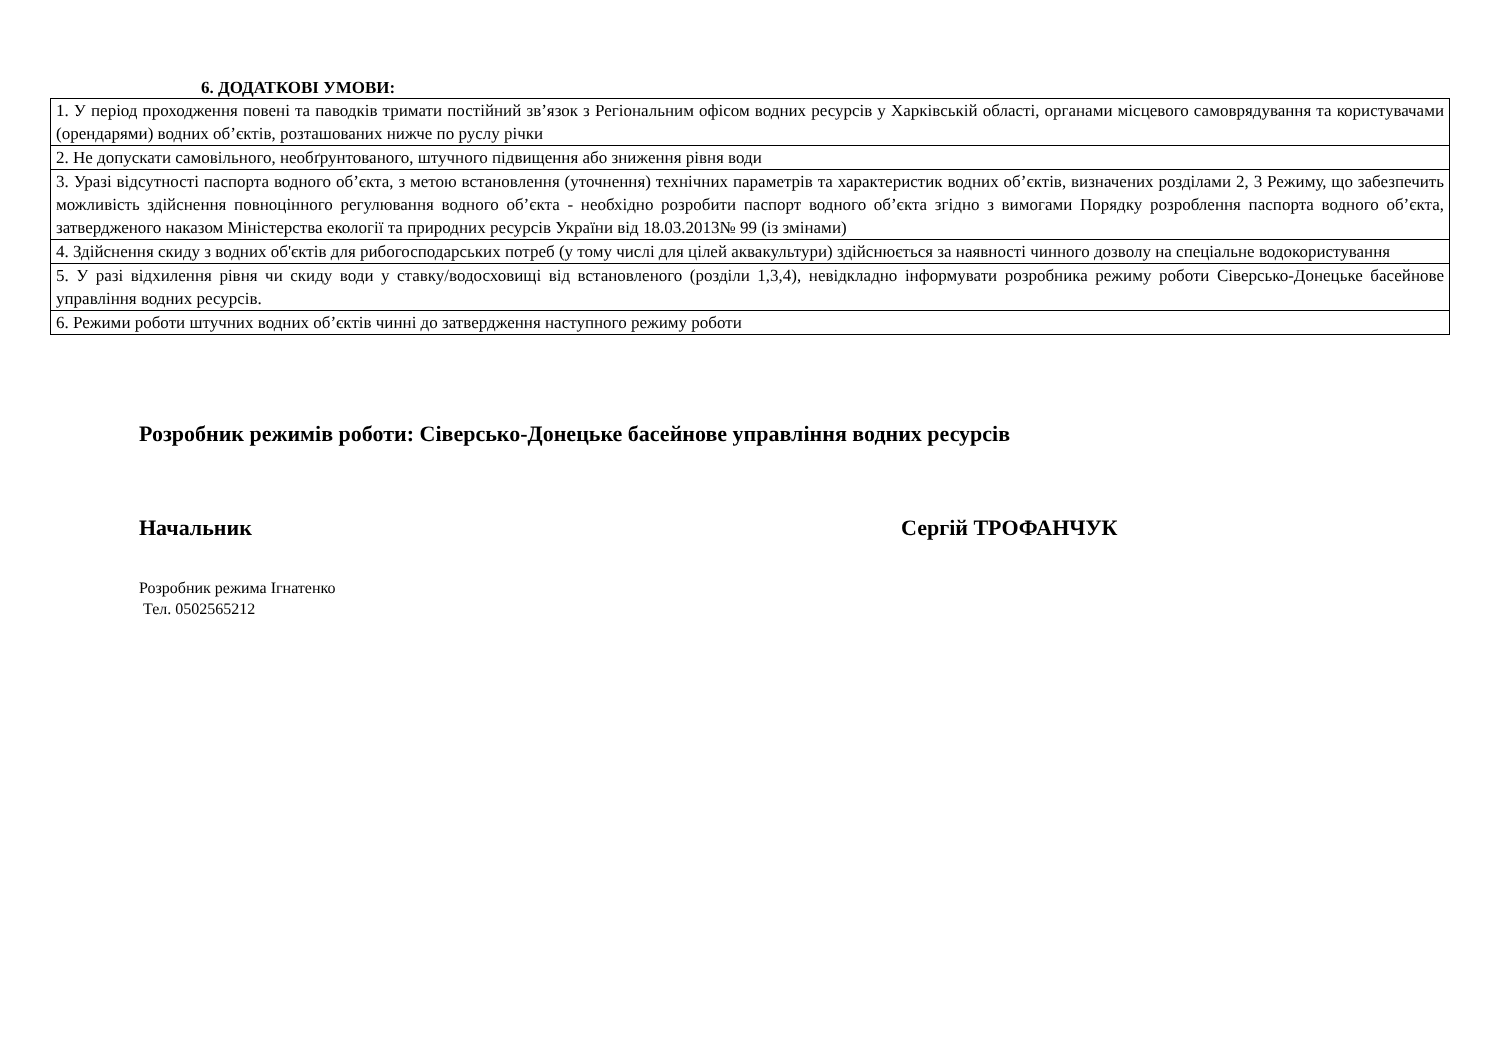6. ДОДАТКОВІ УМОВИ:
| 1. У період проходження повені та паводків тримати постійний зв’язок з Регіональним офісом водних ресурсів у Харківській області, органами місцевого самоврядування та користувачами (орендарями) водних об’єктів, розташованих нижче по руслу річки |
| 2. Не допускати самовільного, необґрунтованого, штучного підвищення або зниження рівня води |
| 3. Уразі відсутності паспорта водного об’єкта, з метою встановлення (уточнення) технічних параметрів та характеристик водних об’єктів, визначених розділами 2, 3 Режиму, що забезпечить можливість здійснення повноцінного регулювання водного об’єкта - необхідно розробити паспорт водного об’єкта згідно з вимогами Порядку розроблення паспорта водного об’єкта, затвердженого наказом Міністерства екології та природних ресурсів України від 18.03.2013№ 99 (із змінами) |
| 4. Здійснення скиду з водних об'єктів для рибогосподарських потреб (у тому числі для цілей аквакультури) здійснюється за наявності чинного дозволу на спеціальне водокористування |
| 5. У разі відхилення рівня чи скиду води у ставку/водосховищі від встановленого (розділи 1,3,4), невідкладно інформувати розробника режиму роботи Сіверсько-Донецьке басейнове управління водних ресурсів. |
| 6. Режими роботи штучних водних об’єктів чинні до затвердження наступного режиму роботи |
Розробник режимів роботи: Сіверсько-Донецьке басейнове управління водних ресурсів
Начальник Сергій ТРОФАНЧУК
Розробник режима Ігнатенко
Тел. 0502565212